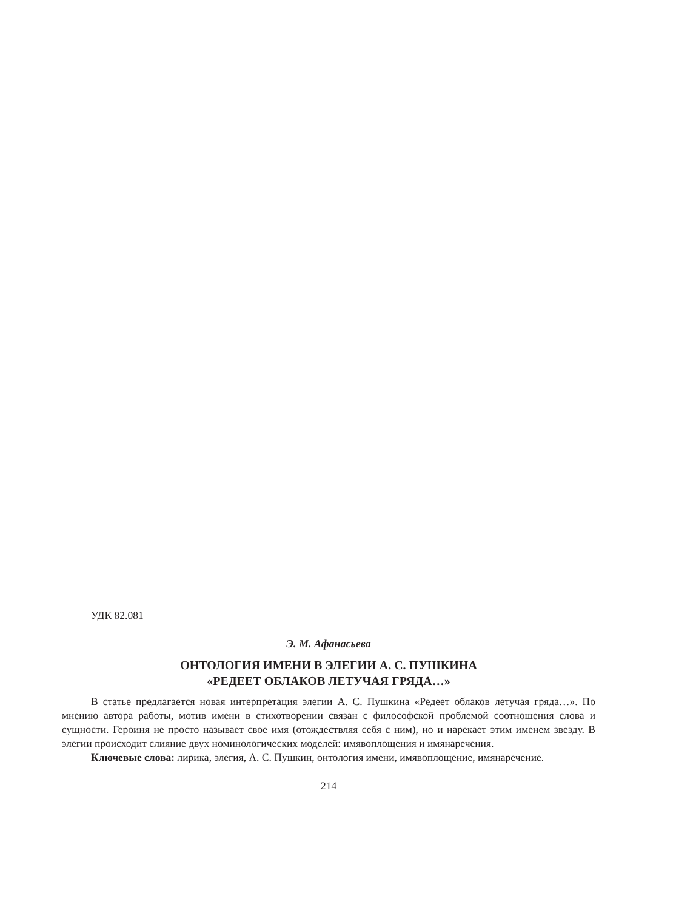УДК 82.081
Э. М. Афанасьева
ОНТОЛОГИЯ ИМЕНИ В ЭЛЕГИИ А. С. ПУШКИНА
«РЕДЕЕТ ОБЛАКОВ ЛЕТУЧАЯ ГРЯДА…»
В статье предлагается новая интерпретация элегии А. С. Пушкина «Редеет облаков летучая гряда…». По мнению автора работы, мотив имени в стихотворении связан с философской проблемой соотношения слова и сущности. Героиня не просто называет свое имя (отождествляя себя с ним), но и нарекает этим именем звезду. В элегии происходит слияние двух номинологических моделей: имявоплощения и имянаречения.
Ключевые слова: лирика, элегия, А. С. Пушкин, онтология имени, имявоплощение, имянаречение.
214